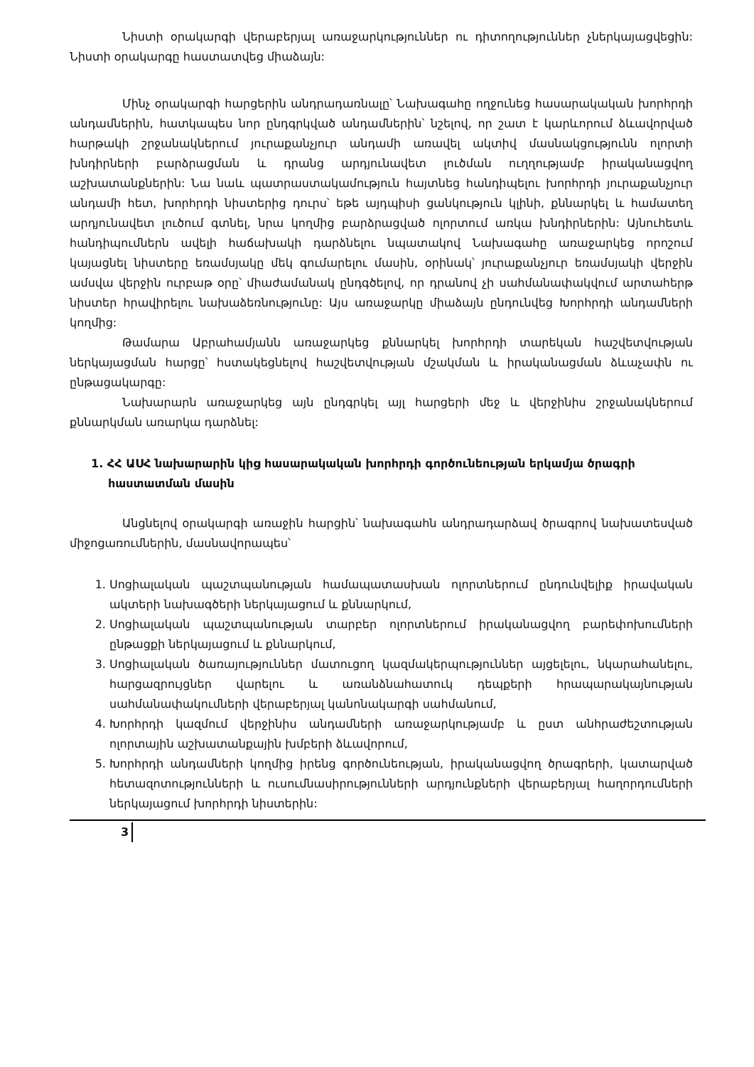Նիստի օրակարգի վերաբերյալ առաջարկություններ ու դիտողություններ չներկայացվեցին: Նիստի օրակարգը հաստատվեց միաձայն:
Մինչ օրակարգի հարցերին անդրադառնալը՝ Նախագահը ողջունեց հասարակական խորհրդի անդամներին, հատկապես նոր ընդգրկված անդամներին՝ նշելով, որ շատ է կարևորում ձևավորված հարթակի շրջանակներում յուրաքանչյուր անդամի առավել ակտիվ մասնակցությունն ոլորտի խնդիրների բարձրացման և դրանց արդյունավետ լուծման ուղղությամբ իրականացվող աշխատանքներին: Նա նաև պատրաստակամություն հայտնեց հանդիպելու խորհրդի յուրաքանչյուր անդամի հետ, խորհրդի նիստերից դուրս՝ եթե այդպիսի ցանկություն կլինի, քննարկել և համատեղ արդյունավետ լուծում գտնել, նրա կողմից բարձրացված ոլորտում առկա խնդիրներին: Այնուհետև հանդիպումներն ավելի հաճախակի դարձնելու նպատակով Նախագահը առաջարկեց որոշում կայացնել նիստերը եռամսյակը մեկ գումարելու մասին, օրինակ՝ յուրաքանչյուր եռամսյակի վերջին ամսվա վերջին ուրբաթ օրը՝ միաժամանակ ընդգծելով, որ դրանով չի սահմանափակվում արտահերթ նիստեր հրավիրելու նախաձեռնությունը: Այս առաջարկը միաձայն ընդունվեց Խորհրդի անդամների կողմից:
Թամարա Աբրահամյանն առաջարկեց քննարկել խորհրդի տարեկան հաշվետվության ներկայացման հարցը՝ հստակեցնելով հաշվետվության մշակման և իրականացման ձևաչափն ու ընթացակարգը:
Նախարարն առաջարկեց այն ընդգրկել այլ հարցերի մեջ և վերջինիս շրջանակներում քննարկման առարկա դարձնել:
1. ՀՀ ԱՍՀ նախարարին կից հասարակական խորհրդի գործունեության երկամյա ծրագրի հաստատման մասին
Անցնելով օրակարգի առաջին հարցին՝ նախագահն անդրադարձավ ծրագրով նախատեսված միջոցառումներին, մասնավորապես՝
1. Սոցիալական պաշտպանության համապատասխան ոլորտներում ընդունվելիք իրավական ակտերի նախագծերի ներկայացում և քննարկում,
2. Սոցիալական պաշտպանության տարբեր ոլորտներում իրականացվող բարեփոխումների ընթացքի ներկայացում և քննարկում,
3. Սոցիալական ծառայություններ մատուցող կազմակերպություններ այցելելու, նկարահանելու, հարցազրույցներ վարելու և առանձնահատուկ դեպքերի հրապարակայնության սահմանափակումների վերաբերյալ կանոնակարգի սահմանում,
4. Խորհրդի կազմում վերջինիս անդամների առաջարկությամբ և ըստ անհրաժեշտության ոլորտային աշխատանքային խմբերի ձևավորում,
5. Խորհրդի անդամների կողմից իրենց գործունեության, իրականացվող ծրագրերի, կատարված հետազոտությունների և ուսումնասիրությունների արդյունքների վերաբերյալ հաղորդումների ներկայացում խորհրդի նիստերին:
3